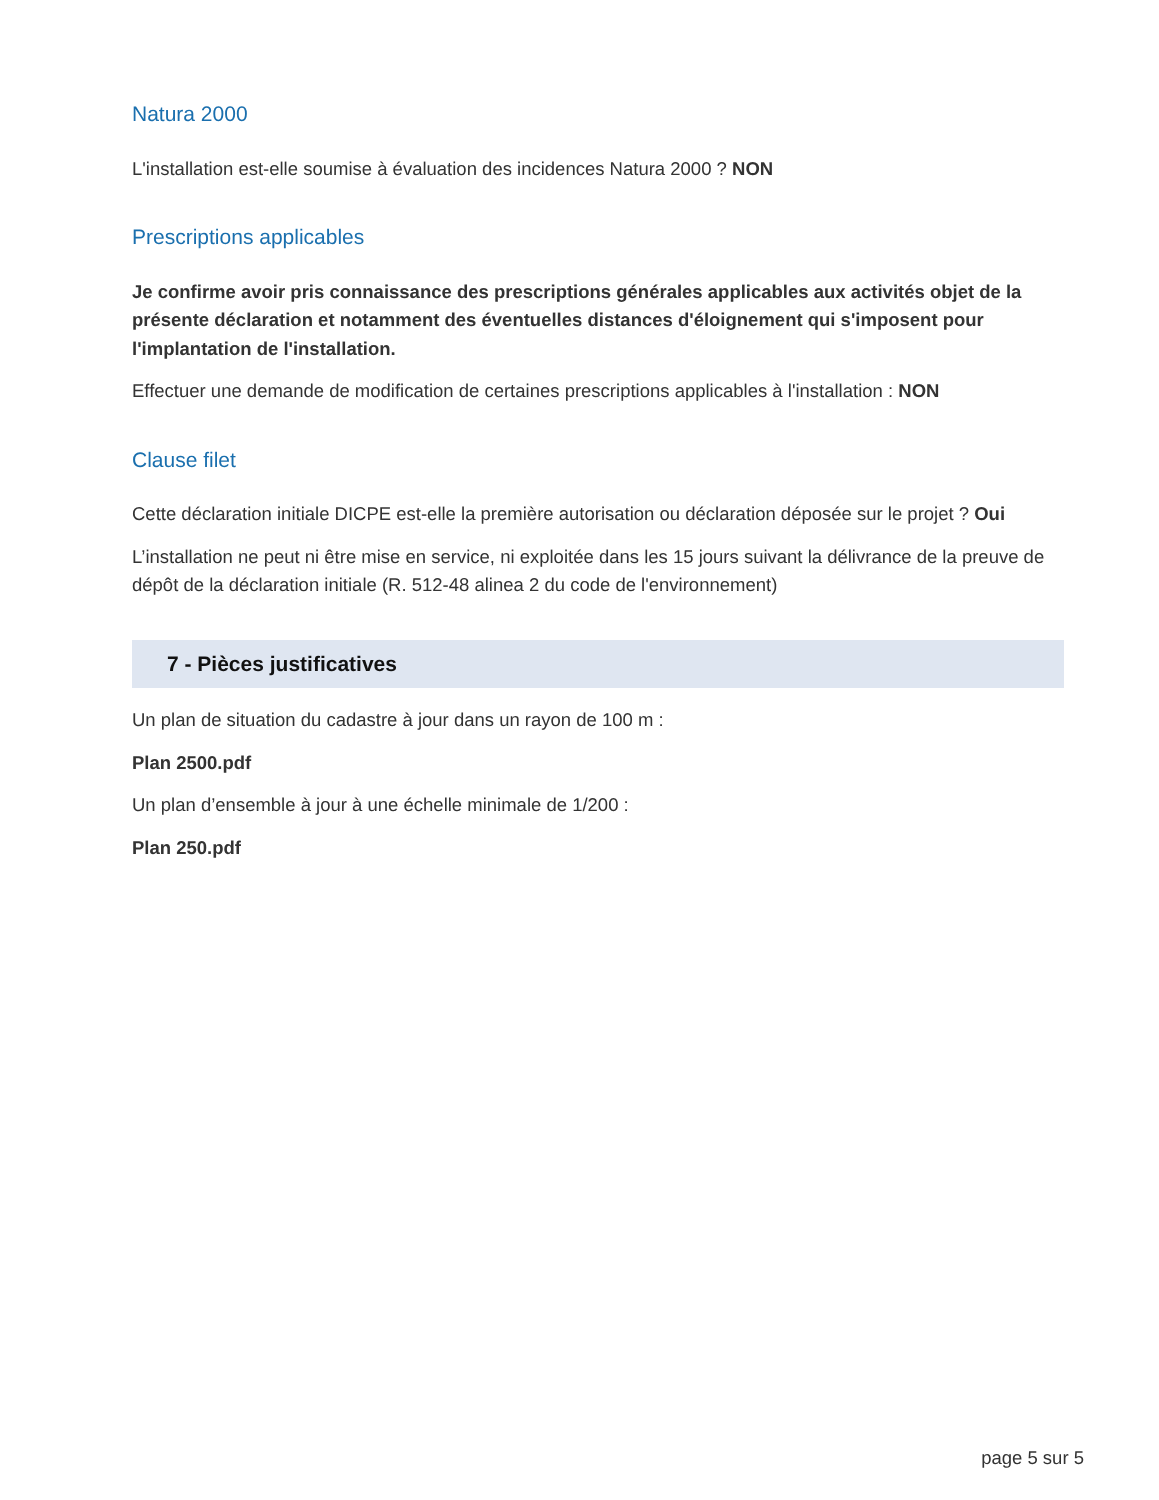Natura 2000
L'installation est-elle soumise à évaluation des incidences Natura 2000 ? NON
Prescriptions applicables
Je confirme avoir pris connaissance des prescriptions générales applicables aux activités objet de la présente déclaration et notamment des éventuelles distances d'éloignement qui s'imposent pour l'implantation de l'installation.
Effectuer une demande de modification de certaines prescriptions applicables à l'installation : NON
Clause filet
Cette déclaration initiale DICPE est-elle la première autorisation ou déclaration déposée sur le projet ? Oui
L’installation ne peut ni être mise en service, ni exploitée dans les 15 jours suivant la délivrance de la preuve de dépôt de la déclaration initiale (R. 512-48 alinea 2 du code de l'environnement)
7 - Pièces justificatives
Un plan de situation du cadastre à jour dans un rayon de 100 m :
Plan 2500.pdf
Un plan d’ensemble à jour à une échelle minimale de 1/200 :
Plan 250.pdf
page 5 sur 5